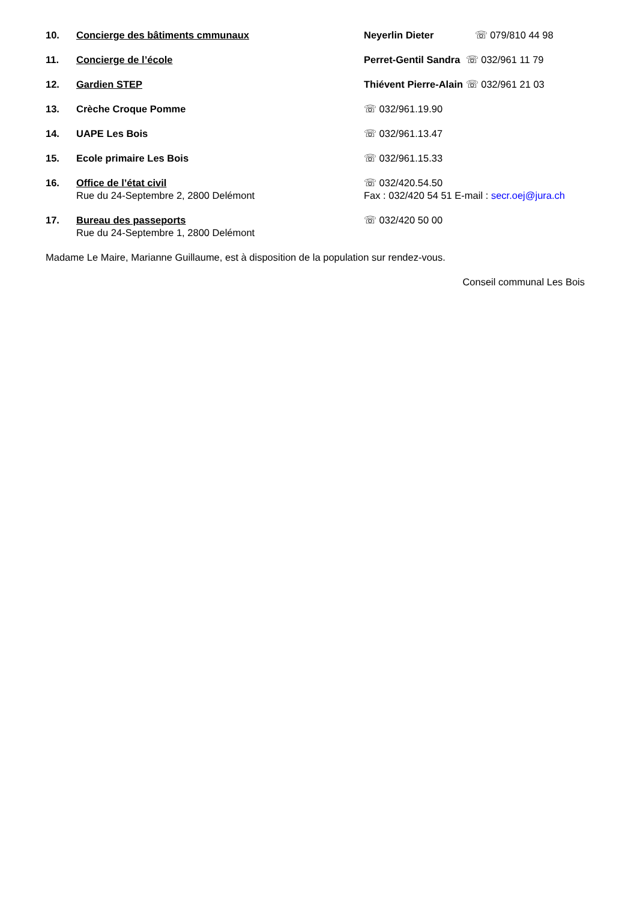10. Concierge des bâtiments cmmunaux Neyerlin Dieter ☏ 079/810 44 98
11. Concierge de l’école Perret-Gentil Sandra ☏ 032/961 11 79
12. Gardien STEP Thiévent Pierre-Alain ☏ 032/961 21 03
13. Crèche Croque Pomme ☏ 032/961.19.90
14. UAPE Les Bois ☏ 032/961.13.47
15. Ecole primaire Les Bois ☏ 032/961.15.33
16. Office de l’état civil
Rue du 24-Septembre 2, 2800 Delémont
☏ 032/420.54.50
Fax : 032/420 54 51 E-mail : secr.oej@jura.ch
17. Bureau des passeports
Rue du 24-Septembre 1, 2800 Delémont
☏ 032/420 50 00
Madame Le Maire, Marianne Guillaume, est à disposition de la population sur rendez-vous.
Conseil communal Les Bois